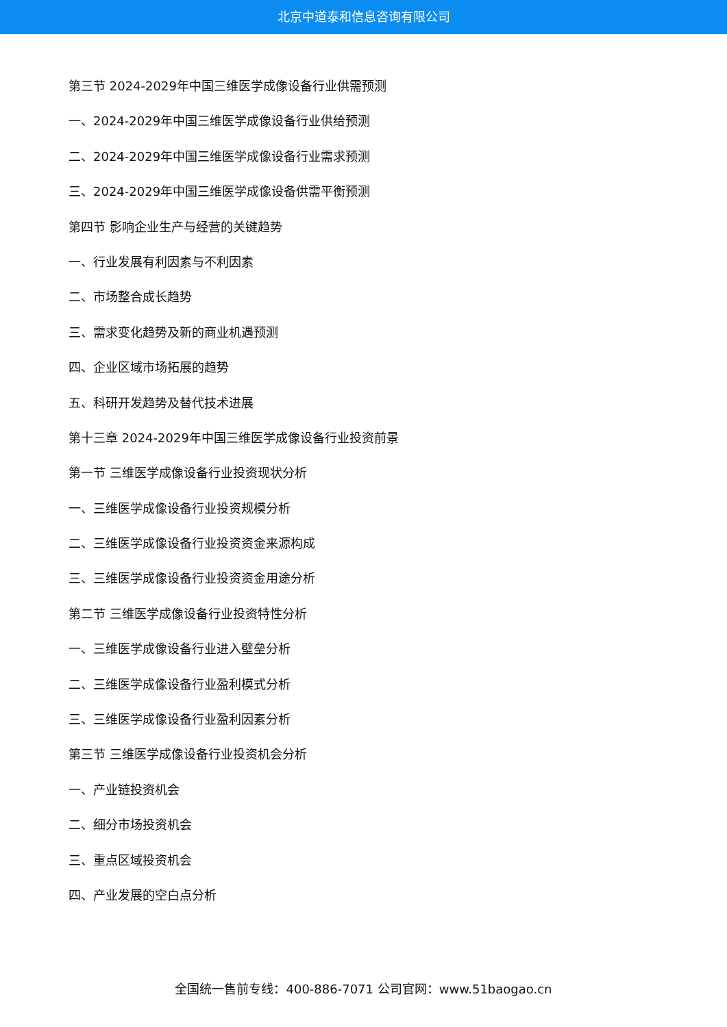北京中道泰和信息咨询有限公司
第三节 2024-2029年中国三维医学成像设备行业供需预测
一、2024-2029年中国三维医学成像设备行业供给预测
二、2024-2029年中国三维医学成像设备行业需求预测
三、2024-2029年中国三维医学成像设备供需平衡预测
第四节 影响企业生产与经营的关键趋势
一、行业发展有利因素与不利因素
二、市场整合成长趋势
三、需求变化趋势及新的商业机遇预测
四、企业区域市场拓展的趋势
五、科研开发趋势及替代技术进展
第十三章 2024-2029年中国三维医学成像设备行业投资前景
第一节 三维医学成像设备行业投资现状分析
一、三维医学成像设备行业投资规模分析
二、三维医学成像设备行业投资资金来源构成
三、三维医学成像设备行业投资资金用途分析
第二节 三维医学成像设备行业投资特性分析
一、三维医学成像设备行业进入壁垒分析
二、三维医学成像设备行业盈利模式分析
三、三维医学成像设备行业盈利因素分析
第三节 三维医学成像设备行业投资机会分析
一、产业链投资机会
二、细分市场投资机会
三、重点区域投资机会
四、产业发展的空白点分析
全国统一售前专线：400-886-7071 公司官网：www.51baogao.cn